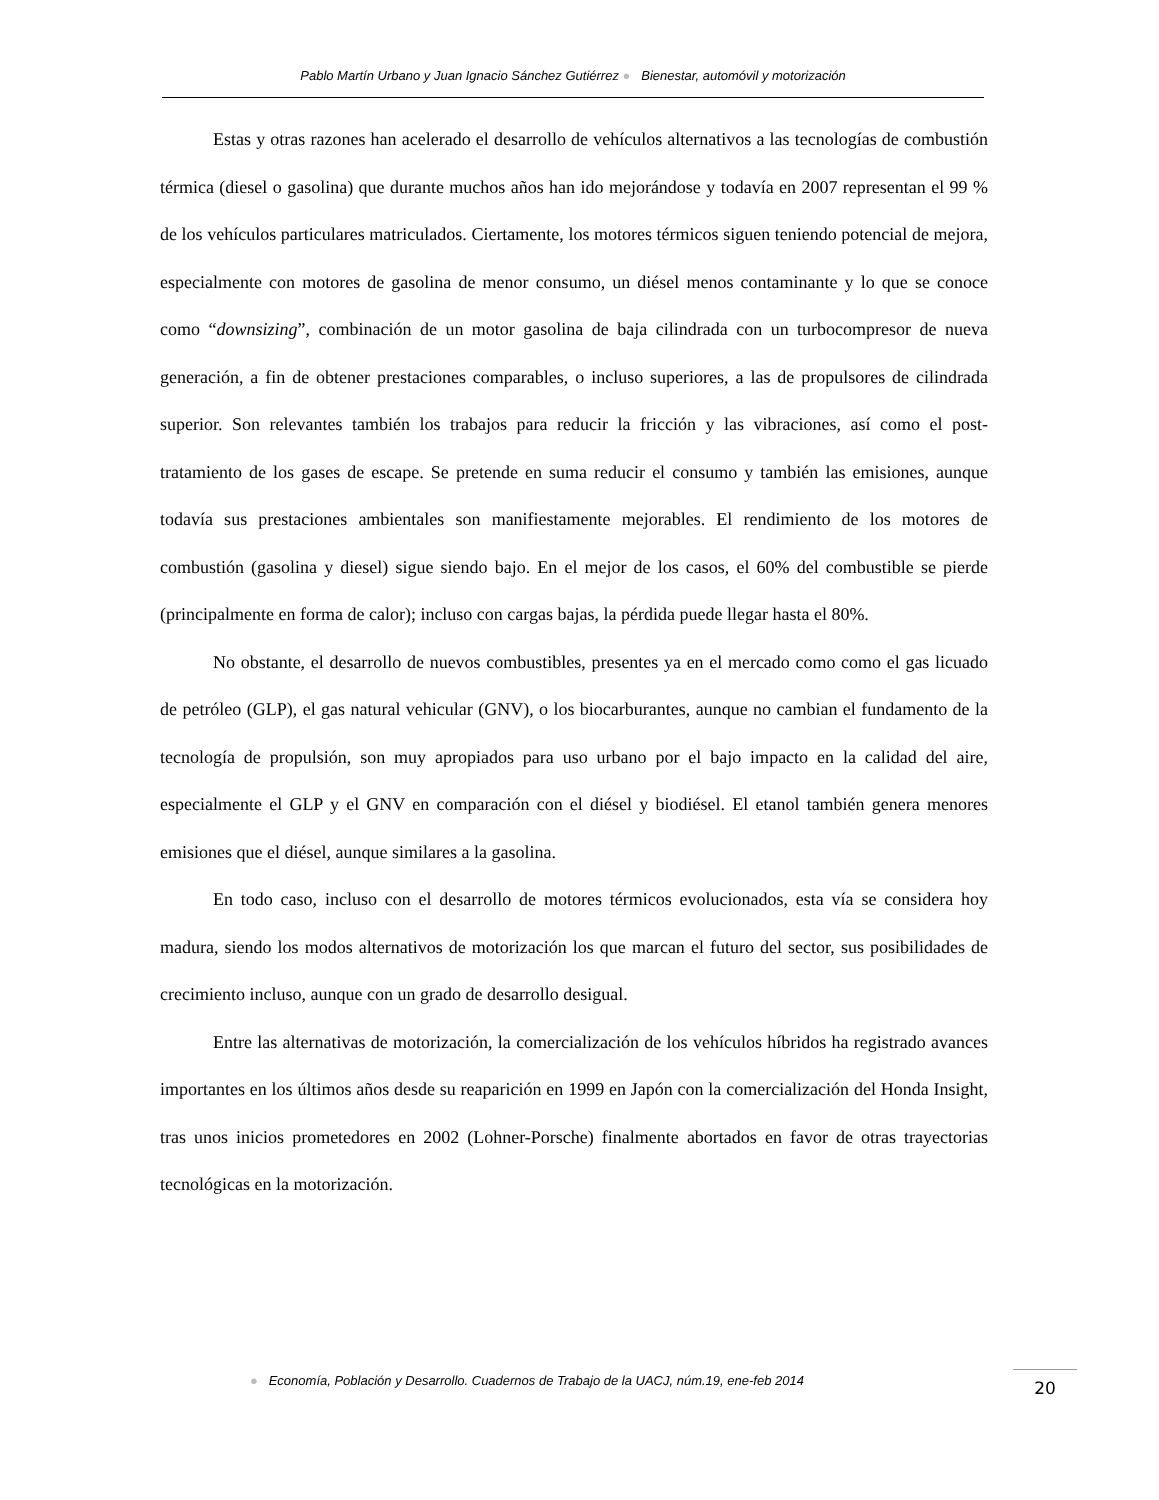Pablo Martín Urbano y Juan Ignacio Sánchez Gutiérrez ● Bienestar, automóvil y motorización
Estas y otras razones han acelerado el desarrollo de vehículos alternativos a las tecnologías de combustión térmica (diesel o gasolina) que durante muchos años han ido mejorándose y todavía en 2007 representan el 99 % de los vehículos particulares matriculados. Ciertamente, los motores térmicos siguen teniendo potencial de mejora, especialmente con motores de gasolina de menor consumo, un diésel menos contaminante y lo que se conoce como “downsizing”, combinación de un motor gasolina de baja cilindrada con un turbocompresor de nueva generación, a fin de obtener prestaciones comparables, o incluso superiores, a las de propulsores de cilindrada superior. Son relevantes también los trabajos para reducir la fricción y las vibraciones, así como el post-tratamiento de los gases de escape. Se pretende en suma reducir el consumo y también las emisiones, aunque todavía sus prestaciones ambientales son manifiestamente mejorables. El rendimiento de los motores de combustión (gasolina y diesel) sigue siendo bajo. En el mejor de los casos, el 60% del combustible se pierde (principalmente en forma de calor); incluso con cargas bajas, la pérdida puede llegar hasta el 80%.
No obstante, el desarrollo de nuevos combustibles, presentes ya en el mercado como como el gas licuado de petróleo (GLP), el gas natural vehicular (GNV), o los biocarburantes, aunque no cambian el fundamento de la tecnología de propulsión, son muy apropiados para uso urbano por el bajo impacto en la calidad del aire, especialmente el GLP y el GNV en comparación con el diésel y biodiésel. El etanol también genera menores emisiones que el diésel, aunque similares a la gasolina.
En todo caso, incluso con el desarrollo de motores térmicos evolucionados, esta vía se considera hoy madura, siendo los modos alternativos de motorización los que marcan el futuro del sector, sus posibilidades de crecimiento incluso, aunque con un grado de desarrollo desigual.
Entre las alternativas de motorización, la comercialización de los vehículos híbridos ha registrado avances importantes en los últimos años desde su reaparición en 1999 en Japón con la comercialización del Honda Insight, tras unos inicios prometedores en 2002 (Lohner-Porsche) finalmente abortados en favor de otras trayectorias tecnológicas en la motorización.
● Economía, Población y Desarrollo. Cuadernos de Trabajo de la UACJ, núm.19, ene-feb 2014
20